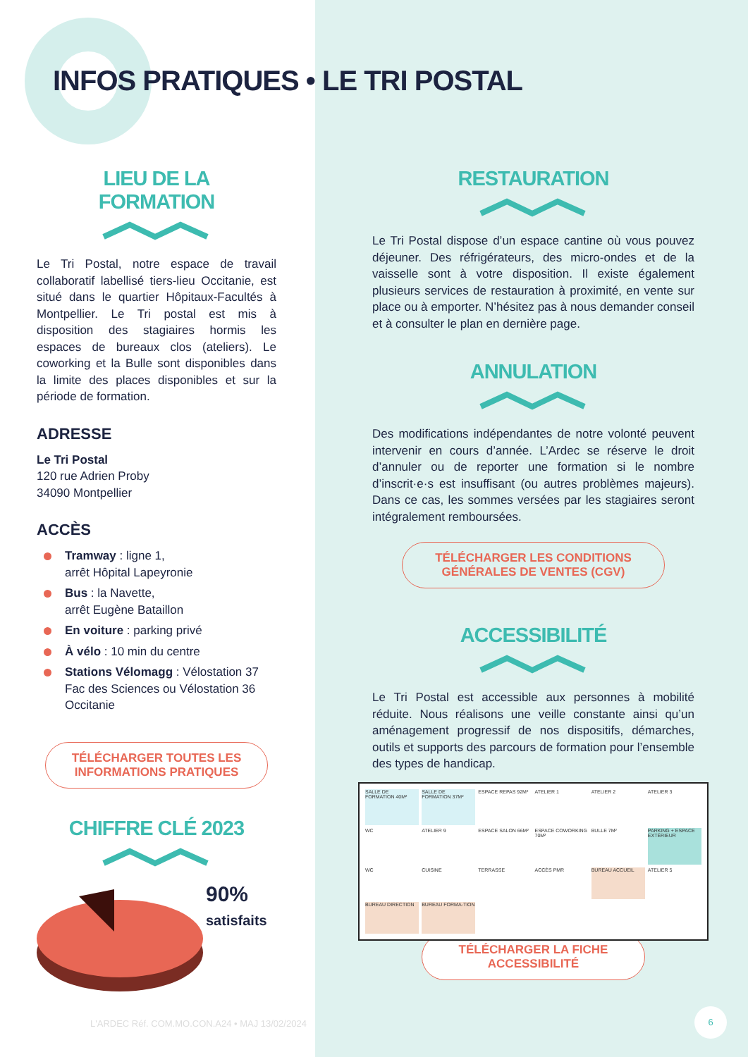INFOS PRATIQUES • LE TRI POSTAL
LIEU DE LA
FORMATION
Le Tri Postal, notre espace de travail collaboratif labellisé tiers-lieu Occitanie, est situé dans le quartier Hôpitaux-Facultés à Montpellier. Le Tri postal est mis à disposition des stagiaires hormis les espaces de bureaux clos (ateliers). Le coworking et la Bulle sont disponibles dans la limite des places disponibles et sur la période de formation.
ADRESSE
Le Tri Postal
120 rue Adrien Proby
34090 Montpellier
ACCÈS
Tramway : ligne 1,
arrêt Hôpital Lapeyronie
Bus : la Navette,
arrêt Eugène Bataillon
En voiture : parking privé
À vélo : 10 min du centre
Stations Vélomagg : Vélostation 37 Fac des Sciences ou Vélostation 36 Occitanie
TÉLÉCHARGER TOUTES LES INFORMATIONS PRATIQUES
CHIFFRE CLÉ 2023
90%
satisfaits
RESTAURATION
Le Tri Postal dispose d’un espace cantine où vous pouvez déjeuner. Des réfrigérateurs, des micro-ondes et de la vaisselle sont à votre disposition. Il existe également plusieurs services de restauration à proximité, en vente sur place ou à emporter. N’hésitez pas à nous demander conseil et à consulter le plan en dernière page.
ANNULATION
Des modifications indépendantes de notre volonté peuvent intervenir en cours d’année. L’Ardec se réserve le droit d’annuler ou de reporter une formation si le nombre d’inscrit·e·s est insuffisant (ou autres problèmes majeurs). Dans ce cas, les sommes versées par les stagiaires seront intégralement remboursées.
TÉLÉCHARGER LES CONDITIONS GÉNÉRALES DE VENTES (CGV)
ACCESSIBILITÉ
Le Tri Postal est accessible aux personnes à mobilité réduite. Nous réalisons une veille constante ainsi qu’un aménagement progressif de nos dispositifs, démarches, outils et supports des parcours de formation pour l’ensemble des types de handicap.
SALLE DE FORMATION 40M²
SALLE DE FORMATION 37M²
ESPACE REPAS 92M²
ATELIER 1
ATELIER 2
ATELIER 3
WC
ATELIER 9
ESPACE SALON 66M²
ESPACE COWORKING 70M²
BULLE 7M²
PARKING + ESPACE EXTÉRIEUR
WC
CUISINE
TERRASSE
ACCÈS PMR
BUREAU ACCUEIL
ATELIER 5
BUREAU DIRECTION
BUREAU FORMA-TION
TÉLÉCHARGER LA FICHE ACCESSIBILITÉ
L'ARDEC Réf. COM.MO.CON.A24 • MAJ 13/02/2024
6